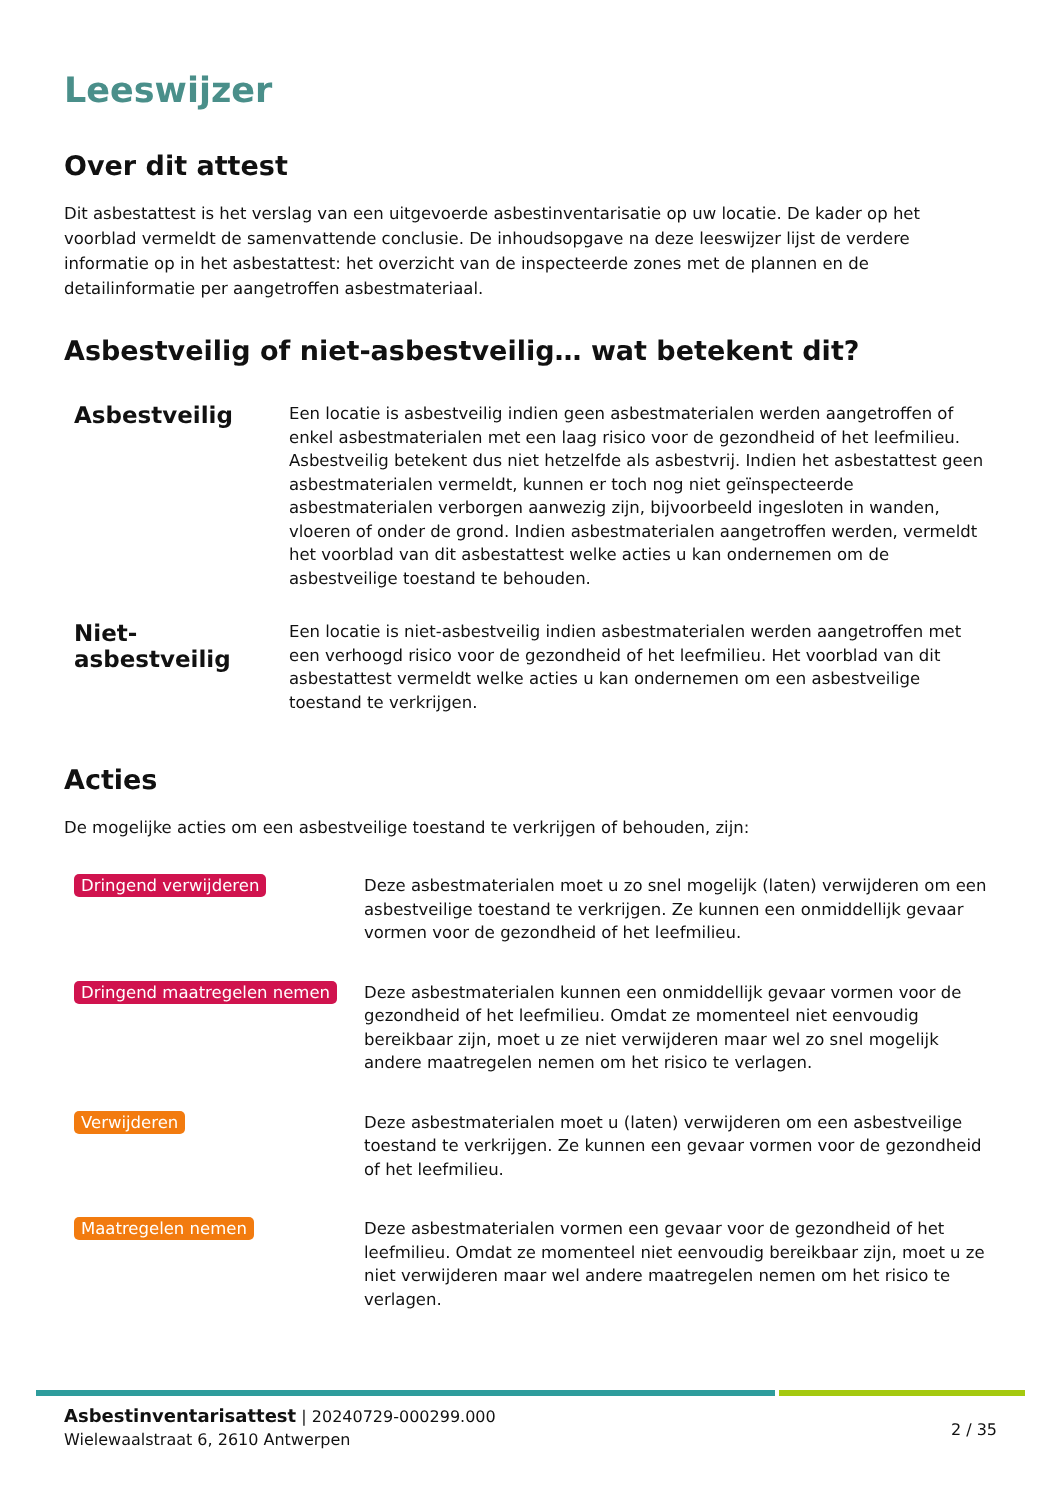Leeswijzer
Over dit attest
Dit asbestattest is het verslag van een uitgevoerde asbestinventarisatie op uw locatie. De kader op het voorblad vermeldt de samenvattende conclusie. De inhoudsopgave na deze leeswijzer lijst de verdere informatie op in het asbestattest: het overzicht van de inspecteerde zones met de plannen en de detailinformatie per aangetroffen asbestmateriaal.
Asbestveilig of niet-asbestveilig… wat betekent dit?
Asbestveilig
Een locatie is asbestveilig indien geen asbestmaterialen werden aangetroffen of enkel asbestmaterialen met een laag risico voor de gezondheid of het leefmilieu. Asbestveilig betekent dus niet hetzelfde als asbestvrij. Indien het asbestattest geen asbestmaterialen vermeldt, kunnen er toch nog niet geïnspecteerde asbestmaterialen verborgen aanwezig zijn, bijvoorbeeld ingesloten in wanden, vloeren of onder de grond. Indien asbestmaterialen aangetroffen werden, vermeldt het voorblad van dit asbestattest welke acties u kan ondernemen om de asbestveilige toestand te behouden.
Niet-asbestveilig
Een locatie is niet-asbestveilig indien asbestmaterialen werden aangetroffen met een verhoogd risico voor de gezondheid of het leefmilieu. Het voorblad van dit asbestattest vermeldt welke acties u kan ondernemen om een asbestveilige toestand te verkrijgen.
Acties
De mogelijke acties om een asbestveilige toestand te verkrijgen of behouden, zijn:
Dringend verwijderen
Deze asbestmaterialen moet u zo snel mogelijk (laten) verwijderen om een asbestveilige toestand te verkrijgen. Ze kunnen een onmiddellijk gevaar vormen voor de gezondheid of het leefmilieu.
Dringend maatregelen nemen
Deze asbestmaterialen kunnen een onmiddellijk gevaar vormen voor de gezondheid of het leefmilieu. Omdat ze momenteel niet eenvoudig bereikbaar zijn, moet u ze niet verwijderen maar wel zo snel mogelijk andere maatregelen nemen om het risico te verlagen.
Verwijderen
Deze asbestmaterialen moet u (laten) verwijderen om een asbestveilige toestand te verkrijgen. Ze kunnen een gevaar vormen voor de gezondheid of het leefmilieu.
Maatregelen nemen
Deze asbestmaterialen vormen een gevaar voor de gezondheid of het leefmilieu. Omdat ze momenteel niet eenvoudig bereikbaar zijn, moet u ze niet verwijderen maar wel andere maatregelen nemen om het risico te verlagen.
Asbestinventarisattest | 20240729-000299.000
Wielewaalstraat 6, 2610 Antwerpen
2 / 35